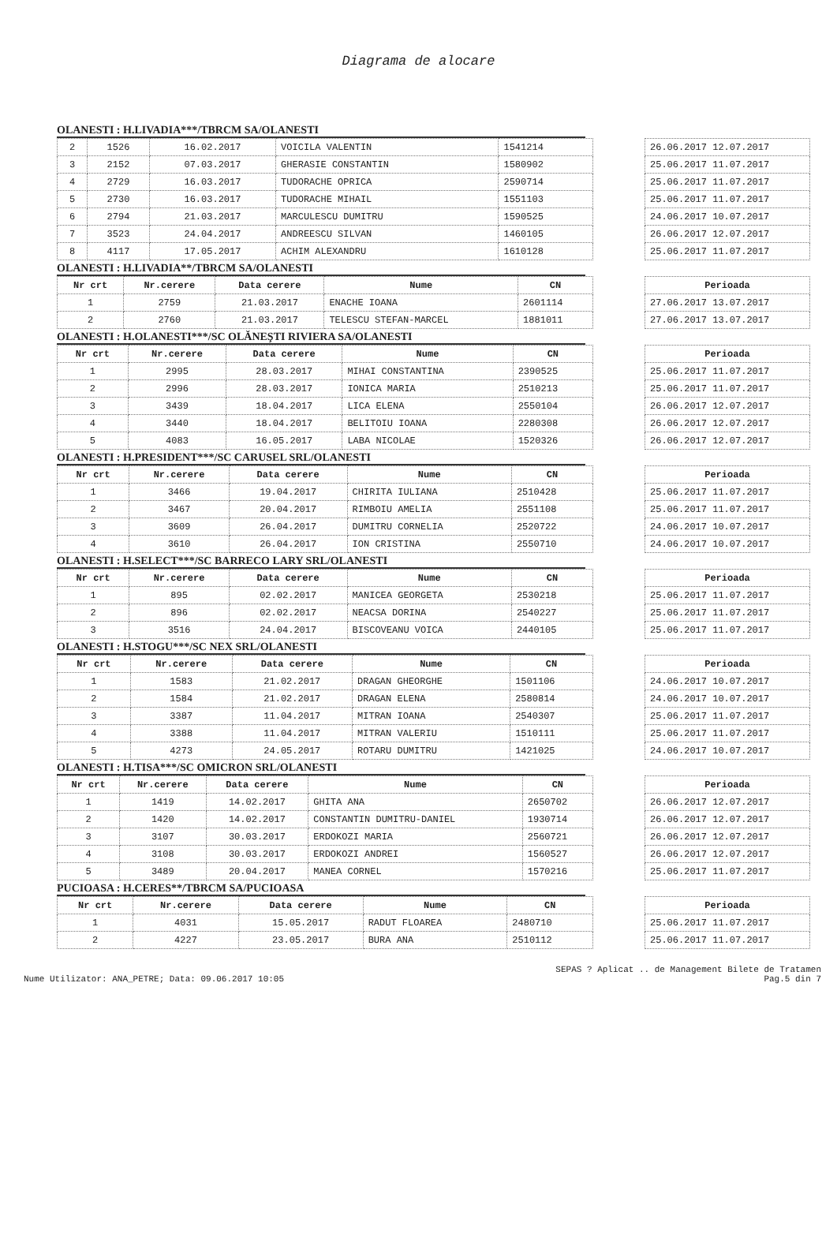Diagrama de alocare
OLANESTI : H.LIVADIA***/TBRCM SA/OLANESTI
| 2 | 1526 | 16.02.2017 | VOICILA VALENTIN | 1541214 |
| 3 | 2152 | 07.03.2017 | GHERASIE CONSTANTIN | 1580902 |
| 4 | 2729 | 16.03.2017 | TUDORACHE OPRICA | 2590714 |
| 5 | 2730 | 16.03.2017 | TUDORACHE MIHAIL | 1551103 |
| 6 | 2794 | 21.03.2017 | MARCULESCU DUMITRU | 1590525 |
| 7 | 3523 | 24.04.2017 | ANDREESCU SILVAN | 1460105 |
| 8 | 4117 | 17.05.2017 | ACHIM ALEXANDRU | 1610128 |
| 26.06.2017 12.07.2017 |
| 25.06.2017 11.07.2017 |
| 25.06.2017 11.07.2017 |
| 25.06.2017 11.07.2017 |
| 24.06.2017 10.07.2017 |
| 26.06.2017 12.07.2017 |
| 25.06.2017 11.07.2017 |
OLANESTI : H.LIVADIA**/TBRCM SA/OLANESTI
| Nr crt | Nr.cerere | Data cerere | Nume | CN |
| --- | --- | --- | --- | --- |
| 1 | 2759 | 21.03.2017 | ENACHE IOANA | 2601114 |
| 2 | 2760 | 21.03.2017 | TELESCU STEFAN-MARCEL | 1881011 |
| Perioada |
| --- |
| 27.06.2017 13.07.2017 |
| 27.06.2017 13.07.2017 |
OLANESTI : H.OLANESTI***/SC OLĂNEŞTI RIVIERA SA/OLANESTI
| Nr crt | Nr.cerere | Data cerere | Nume | CN |
| --- | --- | --- | --- | --- |
| 1 | 2995 | 28.03.2017 | MIHAI CONSTANTINA | 2390525 |
| 2 | 2996 | 28.03.2017 | IONICA MARIA | 2510213 |
| 3 | 3439 | 18.04.2017 | LICA ELENA | 2550104 |
| 4 | 3440 | 18.04.2017 | BELITOIU IOANA | 2280308 |
| 5 | 4083 | 16.05.2017 | LABA NICOLAE | 1520326 |
| Perioada |
| --- |
| 25.06.2017 11.07.2017 |
| 25.06.2017 11.07.2017 |
| 26.06.2017 12.07.2017 |
| 26.06.2017 12.07.2017 |
| 26.06.2017 12.07.2017 |
OLANESTI : H.PRESIDENT***/SC CARUSEL SRL/OLANESTI
| Nr crt | Nr.cerere | Data cerere | Nume | CN |
| --- | --- | --- | --- | --- |
| 1 | 3466 | 19.04.2017 | CHIRITA IULIANA | 2510428 |
| 2 | 3467 | 20.04.2017 | RIMBOIU AMELIA | 2551108 |
| 3 | 3609 | 26.04.2017 | DUMITRU CORNELIA | 2520722 |
| 4 | 3610 | 26.04.2017 | ION CRISTINA | 2550710 |
| Perioada |
| --- |
| 25.06.2017 11.07.2017 |
| 25.06.2017 11.07.2017 |
| 24.06.2017 10.07.2017 |
| 24.06.2017 10.07.2017 |
OLANESTI : H.SELECT***/SC BARRECO LARY SRL/OLANESTI
| Nr crt | Nr.cerere | Data cerere | Nume | CN |
| --- | --- | --- | --- | --- |
| 1 | 895 | 02.02.2017 | MANICEA GEORGETA | 2530218 |
| 2 | 896 | 02.02.2017 | NEACSA DORINA | 2540227 |
| 3 | 3516 | 24.04.2017 | BISCOVEANU VOICA | 2440105 |
| Perioada |
| --- |
| 25.06.2017 11.07.2017 |
| 25.06.2017 11.07.2017 |
| 25.06.2017 11.07.2017 |
OLANESTI : H.STOGU***/SC NEX SRL/OLANESTI
| Nr crt | Nr.cerere | Data cerere | Nume | CN |
| --- | --- | --- | --- | --- |
| 1 | 1583 | 21.02.2017 | DRAGAN GHEORGHE | 1501106 |
| 2 | 1584 | 21.02.2017 | DRAGAN ELENA | 2580814 |
| 3 | 3387 | 11.04.2017 | MITRAN IOANA | 2540307 |
| 4 | 3388 | 11.04.2017 | MITRAN VALERIU | 1510111 |
| 5 | 4273 | 24.05.2017 | ROTARU DUMITRU | 1421025 |
| Perioada |
| --- |
| 24.06.2017 10.07.2017 |
| 24.06.2017 10.07.2017 |
| 25.06.2017 11.07.2017 |
| 25.06.2017 11.07.2017 |
| 24.06.2017 10.07.2017 |
OLANESTI : H.TISA***/SC OMICRON SRL/OLANESTI
| Nr crt | Nr.cerere | Data cerere | Nume | CN |
| --- | --- | --- | --- | --- |
| 1 | 1419 | 14.02.2017 | GHITA ANA | 2650702 |
| 2 | 1420 | 14.02.2017 | CONSTANTIN DUMITRU-DANIEL | 1930714 |
| 3 | 3107 | 30.03.2017 | ERDOKOZI MARIA | 2560721 |
| 4 | 3108 | 30.03.2017 | ERDOKOZI ANDREI | 1560527 |
| 5 | 3489 | 20.04.2017 | MANEA CORNEL | 1570216 |
| Perioada |
| --- |
| 26.06.2017 12.07.2017 |
| 26.06.2017 12.07.2017 |
| 26.06.2017 12.07.2017 |
| 26.06.2017 12.07.2017 |
| 25.06.2017 11.07.2017 |
PUCIOASA : H.CERES**/TBRCM SA/PUCIOASA
| Nr crt | Nr.cerere | Data cerere | Nume | CN |
| --- | --- | --- | --- | --- |
| 1 | 4031 | 15.05.2017 | RADUT FLOAREA | 2480710 |
| 2 | 4227 | 23.05.2017 | BURA ANA | 2510112 |
| Perioada |
| --- |
| 25.06.2017 11.07.2017 |
| 25.06.2017 11.07.2017 |
Nume Utilizator: ANA_PETRE; Data: 09.06.2017 10:05
SEPAS ? Aplicat .. de Management Bilete de Tratamen
Pag.5 din 7